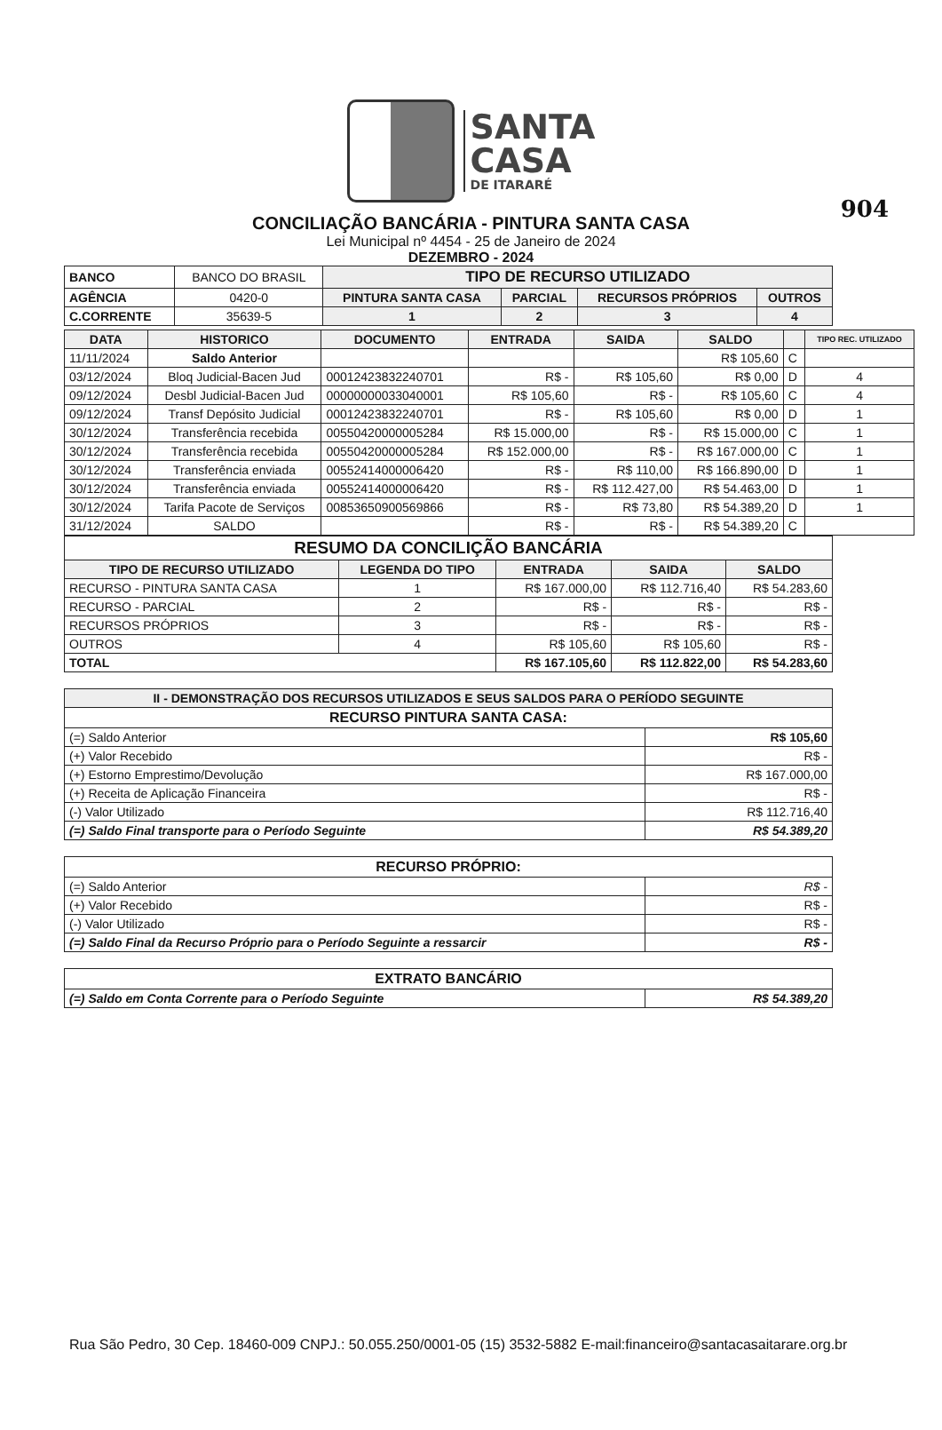904
SANTA
CASA
DE ITARARÉ
CONCILIAÇÃO BANCÁRIA - PINTURA SANTA CASA
Lei Municipal nº 4454 - 25 de Janeiro de 2024
DEZEMBRO - 2024
| BANCO | BANCO DO BRASIL | TIPO DE RECURSO UTILIZADO | | | |
| AGÊNCIA | 0420-0 | PINTURA SANTA CASA | PARCIAL | RECURSOS PRÓPRIOS | OUTROS |
| C.CORRENTE | 35639-5 | 1 | 2 | 3 | 4 |
| DATA | HISTORICO | DOCUMENTO | ENTRADA | SAIDA | SALDO | | TIPO REC. UTILIZADO |
| --- | --- | --- | --- | --- | --- | --- | --- |
| 11/11/2024 | Saldo Anterior | | | | R$ 105,60 | C | |
| 03/12/2024 | Bloq Judicial-Bacen Jud | 00012423832240701 | R$ - | R$ 105,60 | R$ 0,00 | D | 4 |
| 09/12/2024 | Desbl Judicial-Bacen Jud | 00000000033040001 | R$ 105,60 | R$ - | R$ 105,60 | C | 4 |
| 09/12/2024 | Transf Depósito Judicial | 00012423832240701 | R$ - | R$ 105,60 | R$ 0,00 | D | 1 |
| 30/12/2024 | Transferência recebida | 00550420000005284 | R$ 15.000,00 | R$ - | R$ 15.000,00 | C | 1 |
| 30/12/2024 | Transferência recebida | 00550420000005284 | R$ 152.000,00 | R$ - | R$ 167.000,00 | C | 1 |
| 30/12/2024 | Transferência enviada | 00552414000006420 | R$ - | R$ 110,00 | R$ 166.890,00 | D | 1 |
| 30/12/2024 | Transferência enviada | 00552414000006420 | R$ - | R$ 112.427,00 | R$ 54.463,00 | D | 1 |
| 30/12/2024 | Tarifa Pacote de Serviços | 00853650900569866 | R$ - | R$ 73,80 | R$ 54.389,20 | D | 1 |
| 31/12/2024 | SALDO | | R$ - | R$ - | R$ 54.389,20 | C | |
| RESUMO DA CONCILIÇÃO BANCÁRIA | | | | |
| --- | --- | --- | --- | --- |
| TIPO DE RECURSO UTILIZADO | LEGENDA DO TIPO | ENTRADA | SAIDA | SALDO |
| RECURSO - PINTURA SANTA CASA | 1 | R$ 167.000,00 | R$ 112.716,40 | R$ 54.283,60 |
| RECURSO - PARCIAL | 2 | R$ - | R$ - | R$ - |
| RECURSOS PRÓPRIOS | 3 | R$ - | R$ - | R$ - |
| OUTROS | 4 | R$ 105,60 | R$ 105,60 | R$ - |
| TOTAL | | R$ 167.105,60 | R$ 112.822,00 | R$ 54.283,60 |
| II - DEMONSTRAÇÃO DOS RECURSOS UTILIZADOS E SEUS SALDOS PARA O PERÍODO SEGUINTE | |
| --- | --- |
| RECURSO PINTURA SANTA CASA: | |
| (=) Saldo Anterior | R$ 105,60 |
| (+) Valor Recebido | R$ - |
| (+) Estorno Emprestimo/Devolução | R$ 167.000,00 |
| (+) Receita de Aplicação Financeira | R$ - |
| (-) Valor Utilizado | R$ 112.716,40 |
| (=) Saldo Final transporte para o Período Seguinte | R$ 54.389,20 |
| RECURSO PRÓPRIO: | |
| --- | --- |
| (=) Saldo Anterior | R$ - |
| (+) Valor Recebido | R$ - |
| (-) Valor Utilizado | R$ - |
| (=) Saldo Final da Recurso Próprio para o Período Seguinte a ressarcir | R$ - |
| EXTRATO BANCÁRIO | |
| --- | --- |
| (=) Saldo em Conta Corrente para o Período Seguinte | R$ 54.389,20 |
Rua São Pedro, 30 Cep. 18460-009 CNPJ.: 50.055.250/0001-05 (15) 3532-5882 E-mail:financeiro@santacasaitarare.org.br